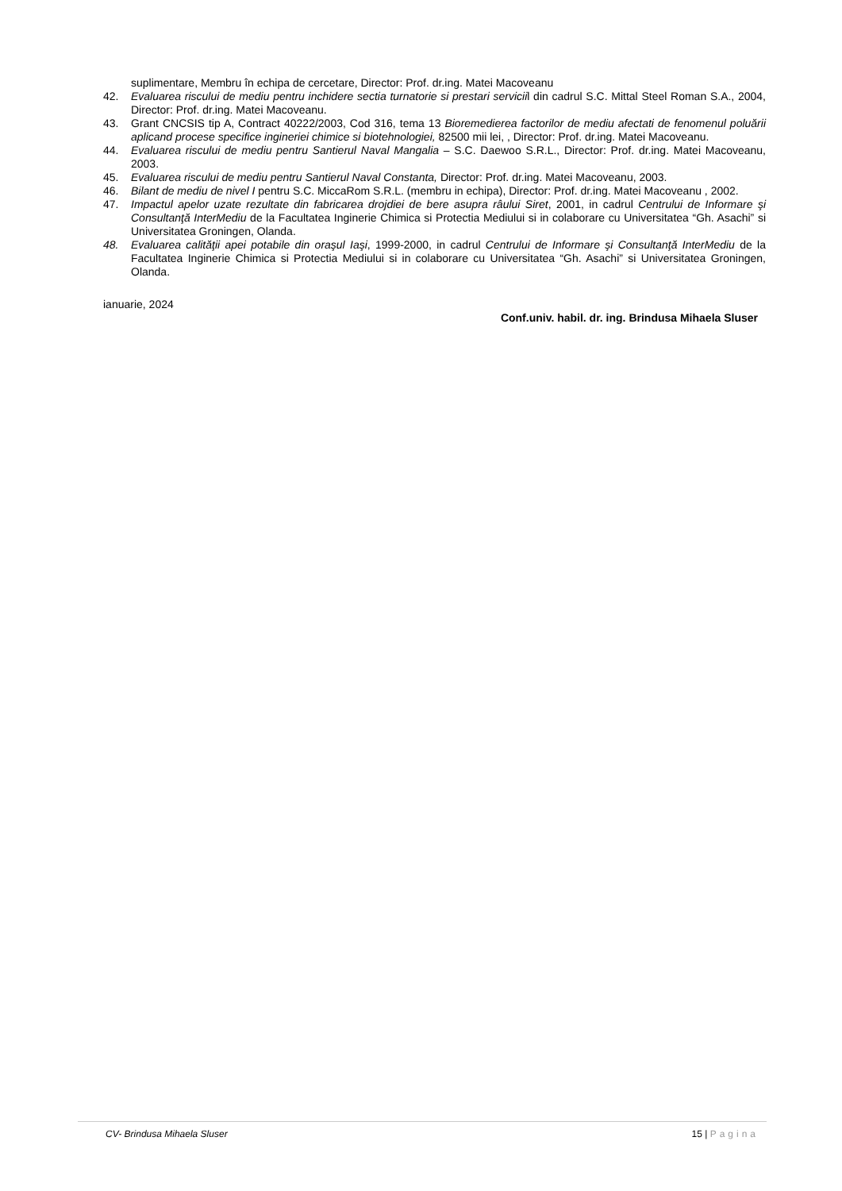suplimentare, Membru în echipa de cercetare, Director: Prof. dr.ing. Matei Macoveanu
42. Evaluarea riscului de mediu pentru inchidere sectia turnatorie si prestari serviciil din cadrul S.C. Mittal Steel Roman S.A., 2004, Director: Prof. dr.ing. Matei Macoveanu.
43. Grant CNCSIS tip A, Contract 40222/2003, Cod 316, tema 13 Bioremedierea factorilor de mediu afectati de fenomenul poluării aplicand procese specifice ingineriei chimice si biotehnologiei, 82500 mii lei, , Director: Prof. dr.ing. Matei Macoveanu.
44. Evaluarea riscului de mediu pentru Santierul Naval Mangalia – S.C. Daewoo S.R.L., Director: Prof. dr.ing. Matei Macoveanu, 2003.
45. Evaluarea riscului de mediu pentru Santierul Naval Constanta, Director: Prof. dr.ing. Matei Macoveanu, 2003.
46. Bilant de mediu de nivel I pentru S.C. MiccaRom S.R.L. (membru in echipa), Director: Prof. dr.ing. Matei Macoveanu , 2002.
47. Impactul apelor uzate rezultate din fabricarea drojdiei de bere asupra râului Siret, 2001, in cadrul Centrului de Informare şi Consultanţă InterMediu de la Facultatea Inginerie Chimica si Protectia Mediului si in colaborare cu Universitatea “Gh. Asachi” si Universitatea Groningen, Olanda.
48. Evaluarea calităţii apei potabile din oraşul Iaşi, 1999-2000, in cadrul Centrului de Informare şi Consultanţă InterMediu de la Facultatea Inginerie Chimica si Protectia Mediului si in colaborare cu Universitatea “Gh. Asachi” si Universitatea Groningen, Olanda.
ianuarie, 2024
Conf.univ. habil. dr. ing. Brindusa Mihaela Sluser
CV- Brindusa Mihaela Sluser 15 | Pagina